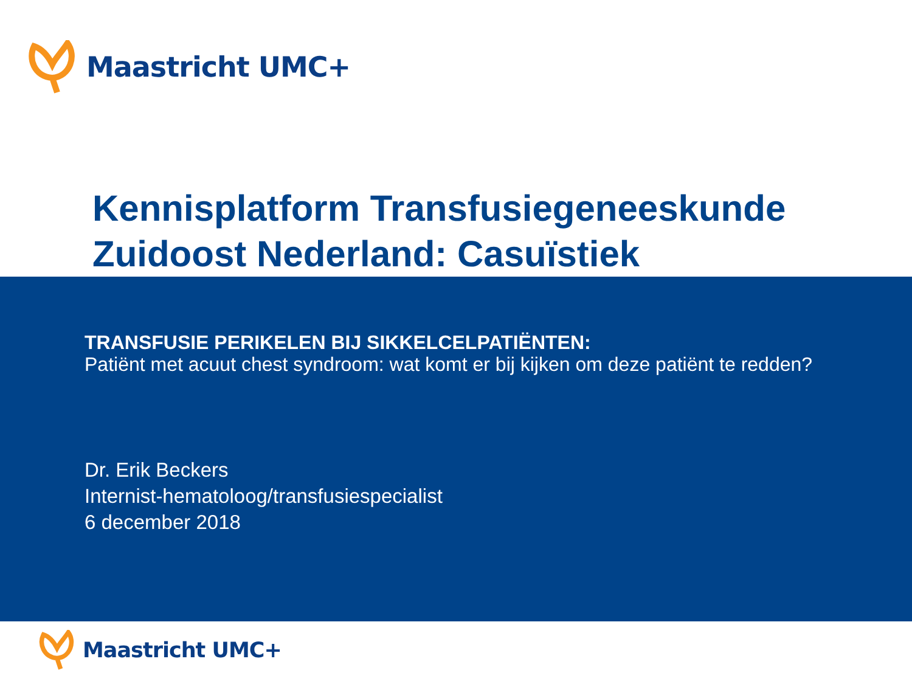Maastricht UMC+
Kennisplatform Transfusiegeneeskunde Zuidoost Nederland: Casuïstiek
TRANSFUSIE PERIKELEN BIJ SIKKELCELPATIËNTEN:
Patiënt met acuut chest syndroom: wat komt er bij kijken om deze patiënt te redden?
Dr. Erik Beckers
Internist-hematoloog/transfusiespecialist
6 december 2018
Maastricht UMC+